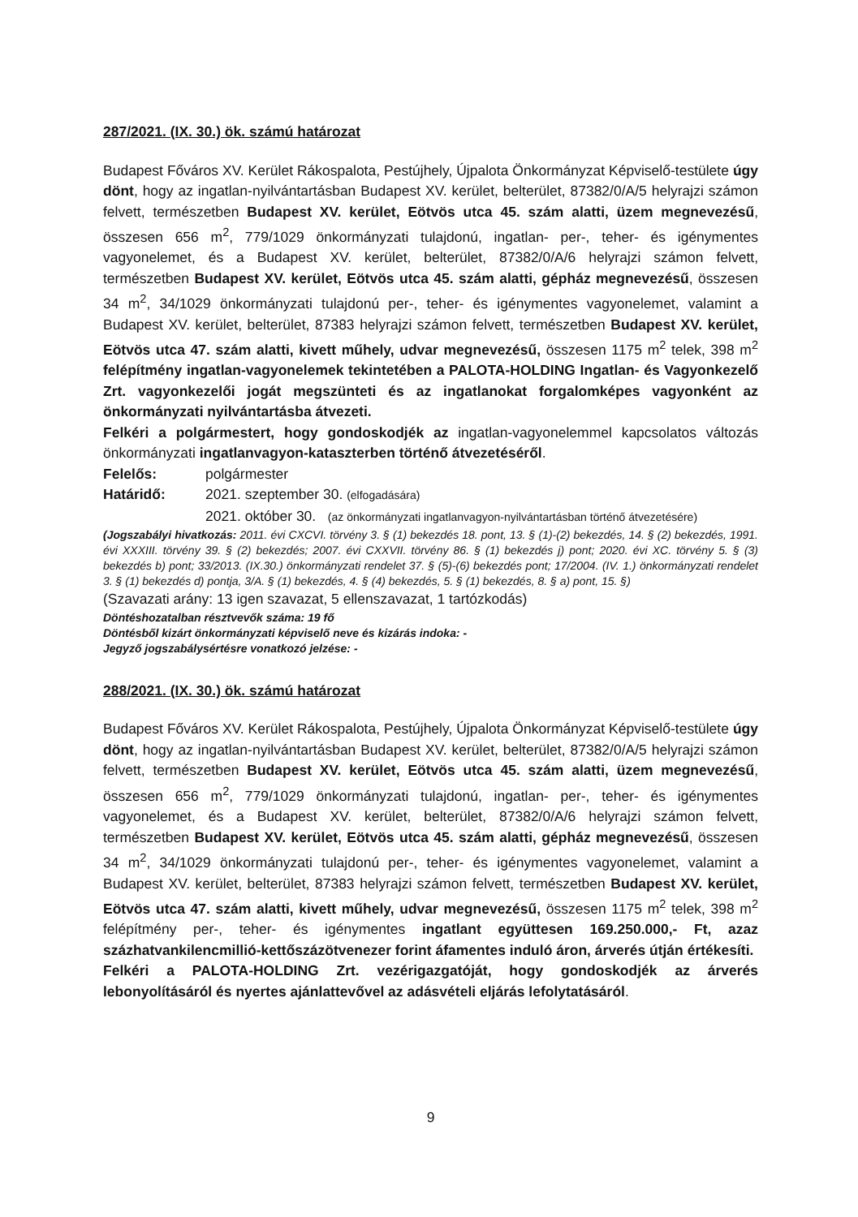287/2021. (IX. 30.) ök. számú határozat
Budapest Főváros XV. Kerület Rákospalota, Pestújhely, Újpalota Önkormányzat Képviselő-testülete úgy dönt, hogy az ingatlan-nyilvántartásban Budapest XV. kerület, belterület, 87382/0/A/5 helyrajzi számon felvett, természetben Budapest XV. kerület, Eötvös utca 45. szám alatti, üzem megnevezésű, összesen 656 m<sup>2</sup>, 779/1029 önkormányzati tulajdonú, ingatlan- per-, teher- és igénymentes vagyonelemet, és a Budapest XV. kerület, belterület, 87382/0/A/6 helyrajzi számon felvett, természetben Budapest XV. kerület, Eötvös utca 45. szám alatti, gépház megnevezésű, összesen 34 m<sup>2</sup>, 34/1029 önkormányzati tulajdonú per-, teher- és igénymentes vagyonelemet, valamint a Budapest XV. kerület, belterület, 87383 helyrajzi számon felvett, természetben Budapest XV. kerület, Eötvös utca 47. szám alatti, kivett műhely, udvar megnevezésű, összesen 1175 m<sup>2</sup> telek, 398 m<sup>2</sup> felépítmény ingatlan-vagyonelemek tekintetében a PALOTA-HOLDING Ingatlan- és Vagyonkezelő Zrt. vagyonkezelői jogát megszünteti és az ingatlanokat forgalomképes vagyonként az önkormányzati nyilvántartásba átvezeti.
Felkéri a polgármestert, hogy gondoskodjék az ingatlan-vagyonelemmel kapcsolatos változás önkormányzati ingatlanvagyon-kataszterben történő átvezetéséről.
Felelős: polgármester
Határidő: 2021. szeptember 30. (elfogadására)
2021. október 30. (az önkormányzati ingatlanvagyon-nyilvántartásban történő átvezetésére)
(Jogszabályi hivatkozás: 2011. évi CXCVI. törvény 3. § (1) bekezdés 18. pont, 13. § (1)-(2) bekezdés, 14. § (2) bekezdés, 1991. évi XXXIII. törvény 39. § (2) bekezdés; 2007. évi CXXVII. törvény 86. § (1) bekezdés j) pont; 2020. évi XC. törvény 5. § (3) bekezdés b) pont; 33/2013. (IX.30.) önkormányzati rendelet 37. § (5)-(6) bekezdés pont; 17/2004. (IV. 1.) önkormányzati rendelet 3. § (1) bekezdés d) pontja, 3/A. § (1) bekezdés, 4. § (4) bekezdés, 5. § (1) bekezdés, 8. § a) pont, 15. §)
(Szavazati arány: 13 igen szavazat, 5 ellenszavazat, 1 tartózkodás)
Döntéshozatalban résztvevők száma: 19 fő
Döntésből kizárt önkormányzati képviselő neve és kizárás indoka: -
Jegyző jogszabálysértésre vonatkozó jelzése: -
288/2021. (IX. 30.) ök. számú határozat
Budapest Főváros XV. Kerület Rákospalota, Pestújhely, Újpalota Önkormányzat Képviselő-testülete úgy dönt, hogy az ingatlan-nyilvántartásban Budapest XV. kerület, belterület, 87382/0/A/5 helyrajzi számon felvett, természetben Budapest XV. kerület, Eötvös utca 45. szám alatti, üzem megnevezésű, összesen 656 m<sup>2</sup>, 779/1029 önkormányzati tulajdonú, ingatlan- per-, teher- és igénymentes vagyonelemet, és a Budapest XV. kerület, belterület, 87382/0/A/6 helyrajzi számon felvett, természetben Budapest XV. kerület, Eötvös utca 45. szám alatti, gépház megnevezésű, összesen 34 m<sup>2</sup>, 34/1029 önkormányzati tulajdonú per-, teher- és igénymentes vagyonelemet, valamint a Budapest XV. kerület, belterület, 87383 helyrajzi számon felvett, természetben Budapest XV. kerület, Eötvös utca 47. szám alatti, kivett műhely, udvar megnevezésű, összesen 1175 m<sup>2</sup> telek, 398 m<sup>2</sup> felépítmény per-, teher- és igénymentes ingatlant együttesen 169.250.000,- Ft, azaz százhatvankilencmillió-kettőszázötvenezer forint áfamentes induló áron, árverés útján értékesíti.
Felkéri a PALOTA-HOLDING Zrt. vezérigazgatóját, hogy gondoskodjék az árverés lebonyolításáról és nyertes ajánlattevővel az adásvételi eljárás lefolytatásáról.
9